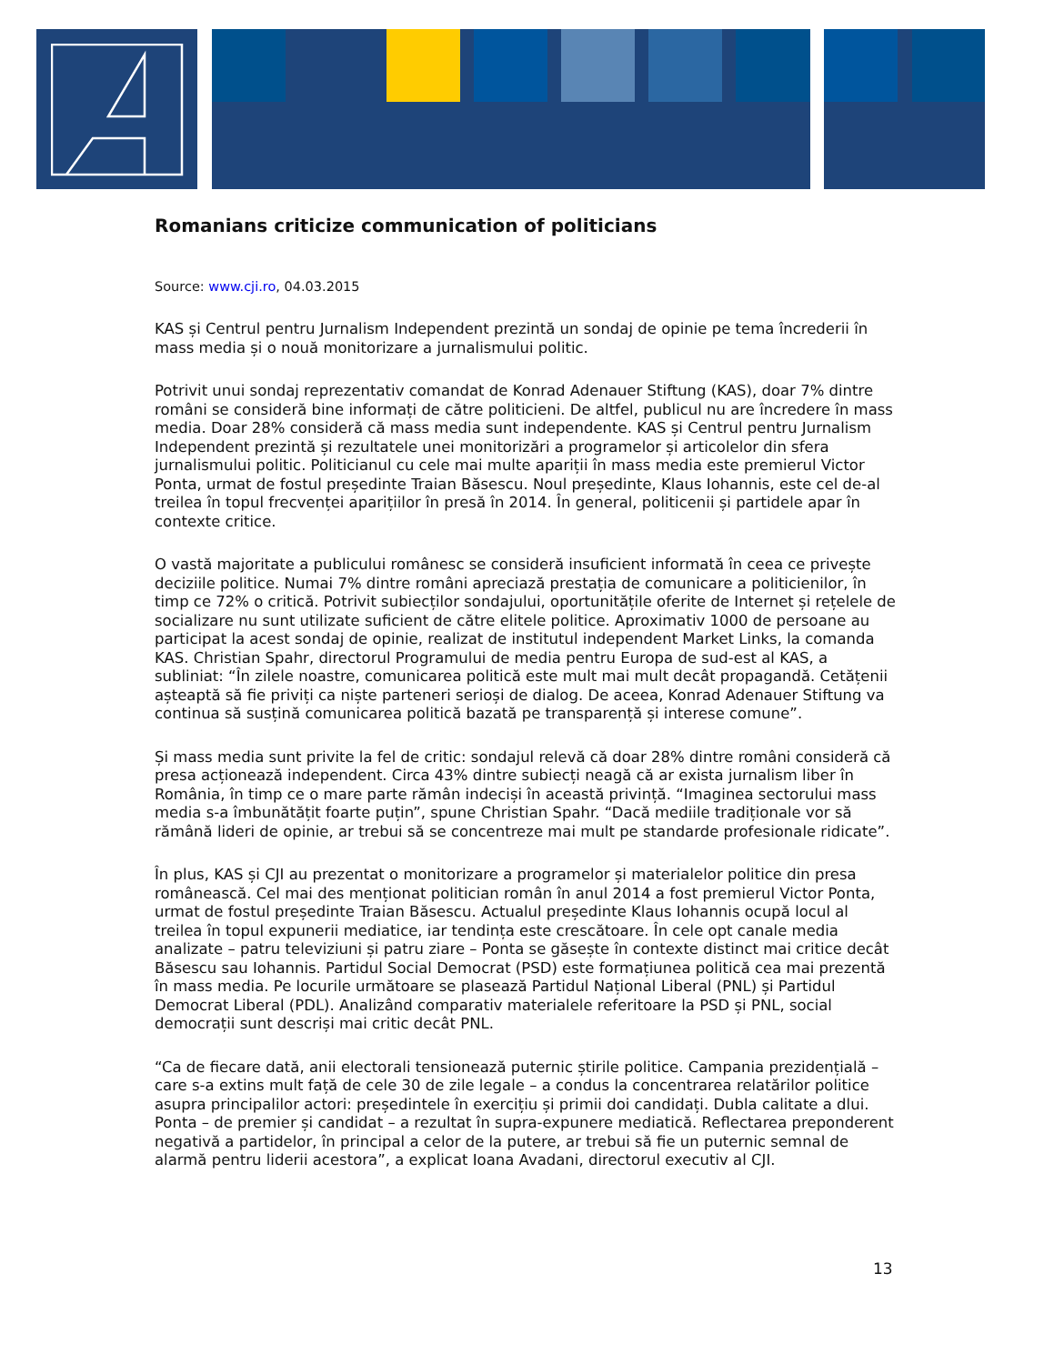Romanians criticize communication of politicians
Source: www.cji.ro, 04.03.2015
KAS și Centrul pentru Jurnalism Independent prezintă un sondaj de opinie pe tema încrederii în mass media și o nouă monitorizare a jurnalismului politic.
Potrivit unui sondaj reprezentativ comandat de Konrad Adenauer Stiftung (KAS), doar 7% dintre români se consideră bine informați de către politicieni. De altfel, publicul nu are încredere în mass media. Doar 28% consideră că mass media sunt independente. KAS și Centrul pentru Jurnalism Independent prezintă și rezultatele unei monitorizări a programelor și articolelor din sfera jurnalismului politic. Politicianul cu cele mai multe apariții în mass media este premierul Victor Ponta, urmat de fostul președinte Traian Băsescu. Noul președinte, Klaus Iohannis, este cel de-al treilea în topul frecvenței aparițiilor în presă în 2014. În general, politicenii și partidele apar în contexte critice.
O vastă majoritate a publicului românesc se consideră insuficient informată în ceea ce privește deciziile politice. Numai 7% dintre români apreciază prestația de comunicare a politicienilor, în timp ce 72% o critică. Potrivit subiecților sondajului, oportunitățile oferite de Internet și rețelele de socializare nu sunt utilizate suficient de către elitele politice. Aproximativ 1000 de persoane au participat la acest sondaj de opinie, realizat de institutul independent Market Links, la comanda KAS. Christian Spahr, directorul Programului de media pentru Europa de sud-est al KAS, a subliniat: “În zilele noastre, comunicarea politică este mult mai mult decât propagandă. Cetățenii așteaptă să fie priviți ca niște parteneri serioși de dialog. De aceea, Konrad Adenauer Stiftung va continua să susțină comunicarea politică bazată pe transparență și interese comune”.
Și mass media sunt privite la fel de critic: sondajul relevă că doar 28% dintre români consideră că presa acționează independent. Circa 43% dintre subiecți neagă că ar exista jurnalism liber în România, în timp ce o mare parte rămân indeciși în această privință. “Imaginea sectorului mass media s-a îmbunătățit foarte puțin”, spune Christian Spahr. “Dacă mediile tradiționale vor să rămână lideri de opinie, ar trebui să se concentreze mai mult pe standarde profesionale ridicate”.
În plus, KAS și CJI au prezentat o monitorizare a programelor și materialelor politice din presa românească. Cel mai des menționat politician român în anul 2014 a fost premierul Victor Ponta, urmat de fostul președinte Traian Băsescu. Actualul președinte Klaus Iohannis ocupă locul al treilea în topul expunerii mediatice, iar tendința este crescătoare. În cele opt canale media analizate – patru televiziuni și patru ziare – Ponta se găsește în contexte distinct mai critice decât Băsescu sau Iohannis. Partidul Social Democrat (PSD) este formațiunea politică cea mai prezentă în mass media. Pe locurile următoare se plasează Partidul Național Liberal (PNL) și Partidul Democrat Liberal (PDL). Analizând comparativ materialele referitoare la PSD și PNL, social democrații sunt descriși mai critic decât PNL.
“Ca de fiecare dată, anii electorali tensionează puternic știrile politice. Campania prezidențială – care s-a extins mult față de cele 30 de zile legale – a condus la concentrarea relatărilor politice asupra principalilor actori: președintele în exercițiu și primii doi candidați. Dubla calitate a dlui. Ponta – de premier și candidat – a rezultat în supra-expunere mediatică. Reflectarea preponderent negativă a partidelor, în principal a celor de la putere, ar trebui să fie un puternic semnal de alarmă pentru liderii acestora”, a explicat Ioana Avadani, directorul executiv al CJI.
13